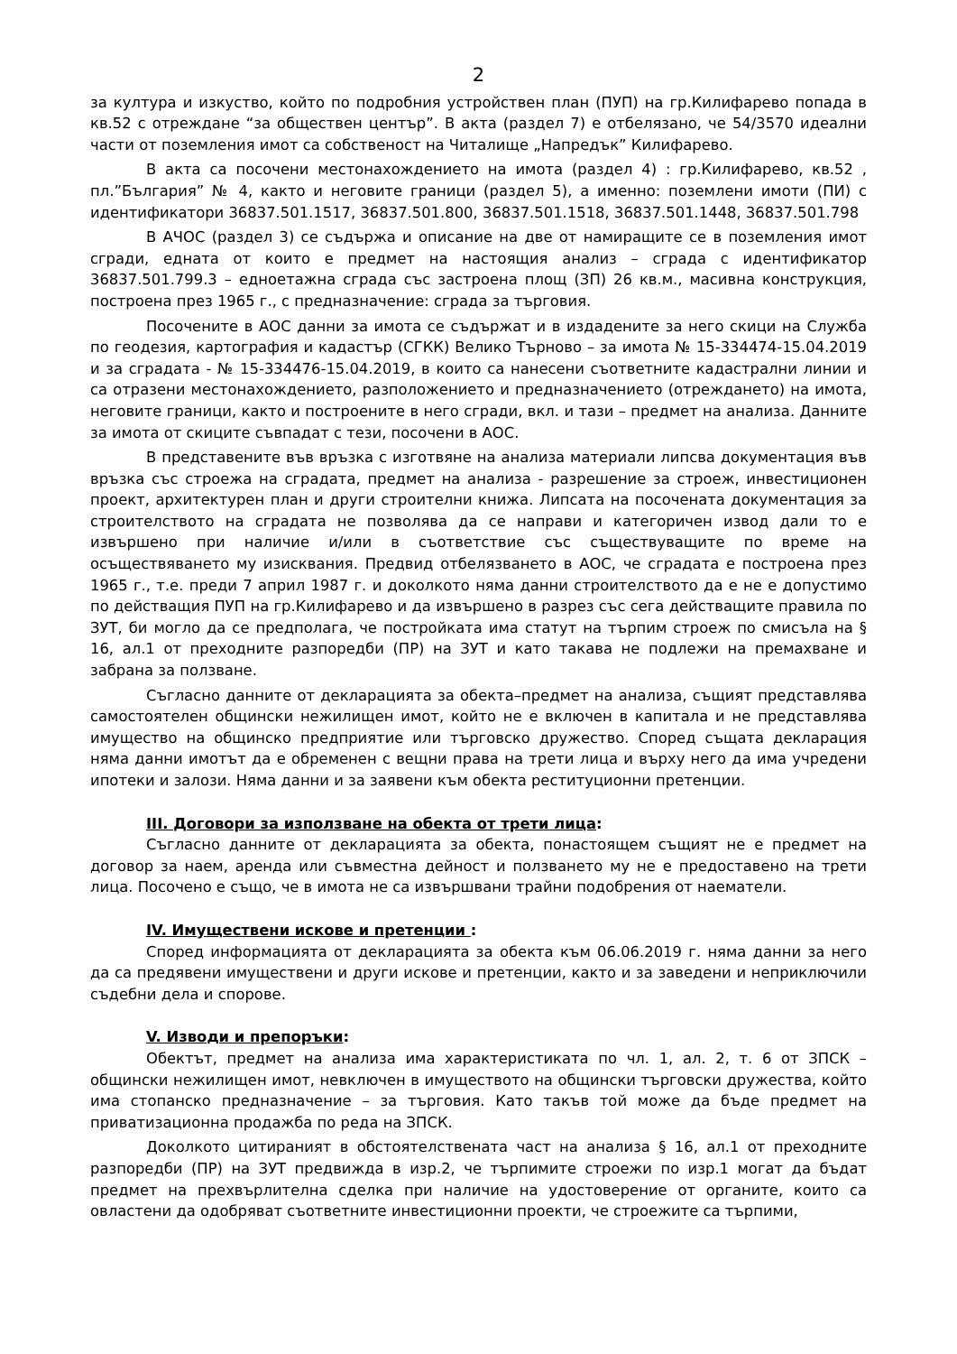2
за култура и изкуство, който по подробния устройствен план (ПУП) на гр.Килифарево попада в кв.52 с отреждане “за обществен център”. В акта (раздел 7) е отбелязано, че 54/3570 идеални части от поземления имот са собственост на Читалище „Напредък” Килифарево.
В акта са посочени местонахождението на имота (раздел 4) : гр.Килифарево, кв.52 , пл.”България” № 4, както и неговите граници (раздел 5), а именно: поземлени имоти (ПИ) с идентификатори 36837.501.1517, 36837.501.800, 36837.501.1518, 36837.501.1448, 36837.501.798
В АЧОС (раздел 3) се съдържа и описание на две от намиращите се в поземления имот сгради, едната от които е предмет на настоящия анализ – сграда с идентификатор 36837.501.799.3 – едноетажна сграда със застроена площ (ЗП) 26 кв.м., масивна конструкция, построена през 1965 г., с предназначение: сграда за търговия.
Посочените в АОС данни за имота се съдържат и в издадените за него скици на Служба по геодезия, картография и кадастър (СГКК) Велико Търново – за имота № 15-334474-15.04.2019 и за сградата - № 15-334476-15.04.2019, в които са нанесени съответните кадастрални линии и са отразени местонахождението, разположението и предназначението (отреждането) на имота, неговите граници, както и построените в него сгради, вкл. и тази – предмет на анализа. Данните за имота от скиците съвпадат с тези, посочени в АОС.
В представените във връзка с изготвяне на анализа материали липсва документация във връзка със строежа на сградата, предмет на анализа - разрешение за строеж, инвестиционен проект, архитектурен план и други строителни книжа. Липсата на посочената документация за строителството на сградата не позволява да се направи и категоричен извод дали то е извършено при наличие и/или в съответствие със съществуващите по време на осъществяването му изисквания. Предвид отбелязването в АОС, че сградата е построена през 1965 г., т.е. преди 7 април 1987 г. и доколкото няма данни строителството да е не е допустимо по действащия ПУП на гр.Килифарево и да извършено в разрез със сега действащите правила по ЗУТ, би могло да се предполага, че постройката има статут на търпим строеж по смисъла на § 16, ал.1 от преходните разпоредби (ПР) на ЗУТ и като такава не подлежи на премахване и забрана за ползване.
Съгласно данните от декларацията за обекта–предмет на анализа, същият представлява самостоятелен общински нежилищен имот, който не е включен в капитала и не представлява имущество на общинско предприятие или търговско дружество. Според същата декларация няма данни имотът да е обременен с вещни права на трети лица и върху него да има учредени ипотеки и залози. Няма данни и за заявени към обекта реституционни претенции.
III. Договори за използване на обекта от трети лица:
Съгласно данните от декларацията за обекта, понастоящем същият не е предмет на договор за наем, аренда или съвместна дейност и ползването му не е предоставено на трети лица. Посочено е също, че в имота не са извършвани трайни подобрения от наематели.
IV. Имуществени искове и претенции :
Според информацията от декларацията за обекта към 06.06.2019 г. няма данни за него да са предявени имуществени и други искове и претенции, както и за заведени и неприключили съдебни дела и спорове.
V. Изводи и препоръки:
Обектът, предмет на анализа има характеристиката по чл. 1, ал. 2, т. 6 от ЗПСК – общински нежилищен имот, невключен в имуществото на общински търговски дружества, който има стопанско предназначение – за търговия. Като такъв той може да бъде предмет на приватизационна продажба по реда на ЗПСК.
Доколкото цитираният в обстоятелствената част на анализа § 16, ал.1 от преходните разпоредби (ПР) на ЗУТ предвижда в изр.2, че търпимите строежи по изр.1 могат да бъдат предмет на прехвърлителна сделка при наличие на удостоверение от органите, които са овластени да одобряват съответните инвестиционни проекти, че строежите са търпими,